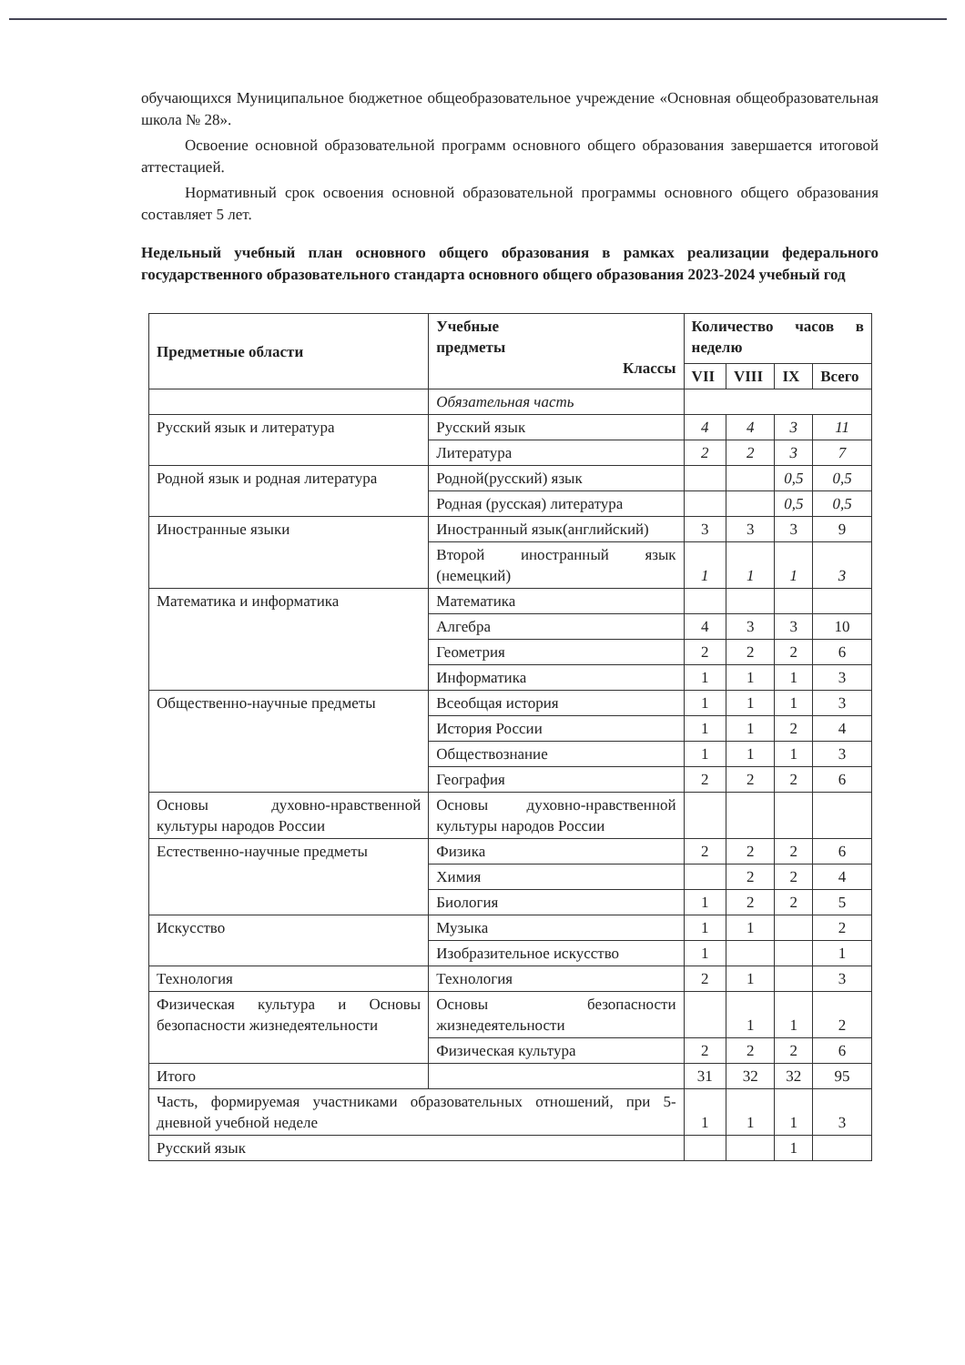обучающихся Муниципальное бюджетное общеобразовательное учреждение «Основная общеобразовательная школа № 28».
Освоение основной образовательной программ основного общего образования завершается итоговой аттестацией.
Нормативный срок освоения основной образовательной программы основного общего образования составляет 5 лет.
Недельный учебный план основного общего образования в рамках реализации федерального государственного образовательного стандарта основного общего образования 2023-2024 учебный год
| Предметные области | Учебные предметы Классы | Количество часов в неделю | | | |
| --- | --- | --- | --- | --- | --- |
| | | VII | VIII | IX | Всего |
| | Обязательная часть | | | | |
| Русский язык и литература | Русский язык | 4 | 4 | 3 | 11 |
| | Литература | 2 | 2 | 3 | 7 |
| Родной язык и родная литература | Родной(русский) язык | | | 0,5 | 0,5 |
| | Родная (русская) литература | | | 0,5 | 0,5 |
| Иностранные языки | Иностранный язык(английский) | 3 | 3 | 3 | 9 |
| | Второй иностранный язык (немецкий) | 1 | 1 | 1 | 3 |
| Математика и информатика | Математика | | | | |
| | Алгебра | 4 | 3 | 3 | 10 |
| | Геометрия | 2 | 2 | 2 | 6 |
| | Информатика | 1 | 1 | 1 | 3 |
| Общественно-научные предметы | Всеобщая история | 1 | 1 | 1 | 3 |
| | История России | 1 | 1 | 2 | 4 |
| | Обществознание | 1 | 1 | 1 | 3 |
| | География | 2 | 2 | 2 | 6 |
| Основы духовно-нравственной культуры народов России | Основы духовно-нравственной культуры народов России | | | | |
| Естественно-научные предметы | Физика | 2 | 2 | 2 | 6 |
| | Химия | | 2 | 2 | 4 |
| | Биология | 1 | 2 | 2 | 5 |
| Искусство | Музыка | 1 | 1 | | 2 |
| | Изобразительное искусство | 1 | | | 1 |
| Технология | Технология | 2 | 1 | | 3 |
| Физическая культура и Основы безопасности жизнедеятельности | Основы безопасности жизнедеятельности | | 1 | 1 | 2 |
| | Физическая культура | 2 | 2 | 2 | 6 |
| Итого | | 31 | 32 | 32 | 95 |
| Часть, формируемая участниками образовательных отношений, при 5-дневной учебной неделе | | 1 | 1 | 1 | 3 |
| Русский язык | | | | 1 | |